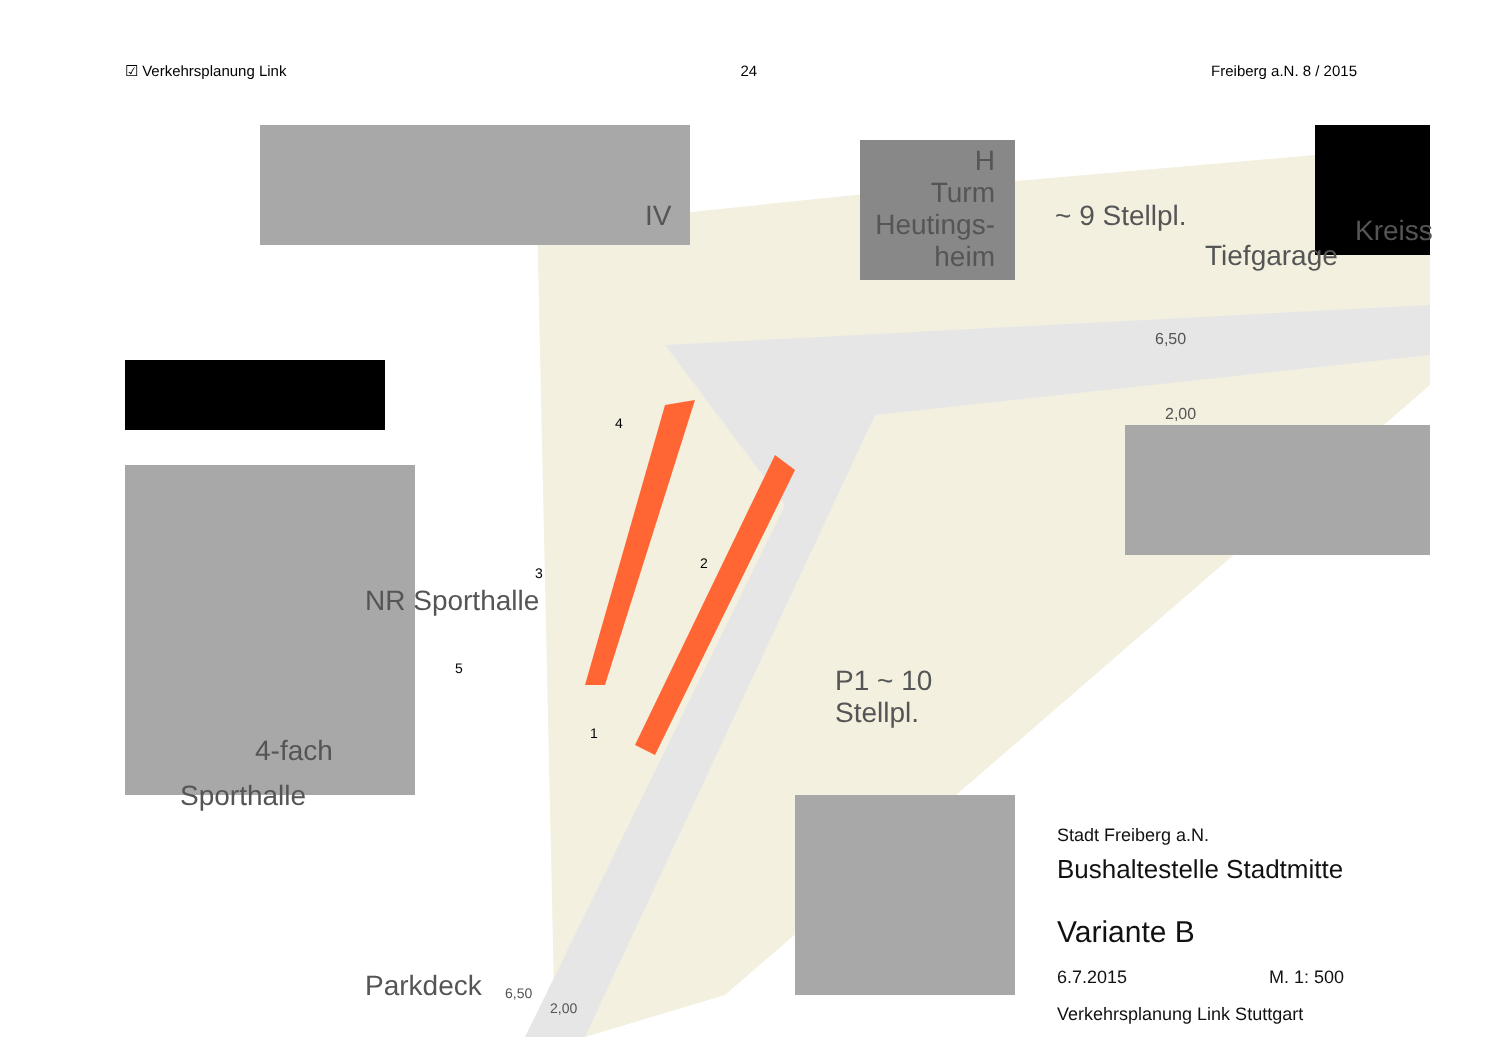☑ Verkehrsplanung Link 24 Freiberg a.N. 8 / 2015
IV
H
Turm
Heutings-
heim
~ 9 Stellpl.
Tiefgarage
Kreiss
6,50
2,00
NR Sporthalle
4
3
2
5
1
P1 ~ 10
Stellpl.
4-fach
Sporthalle
Parkdeck 6,50
2,00
Stadt Freiberg a.N.
Bushaltestelle Stadtmitte
Variante B
6.7.2015 M. 1: 500
Verkehrsplanung Link Stuttgart